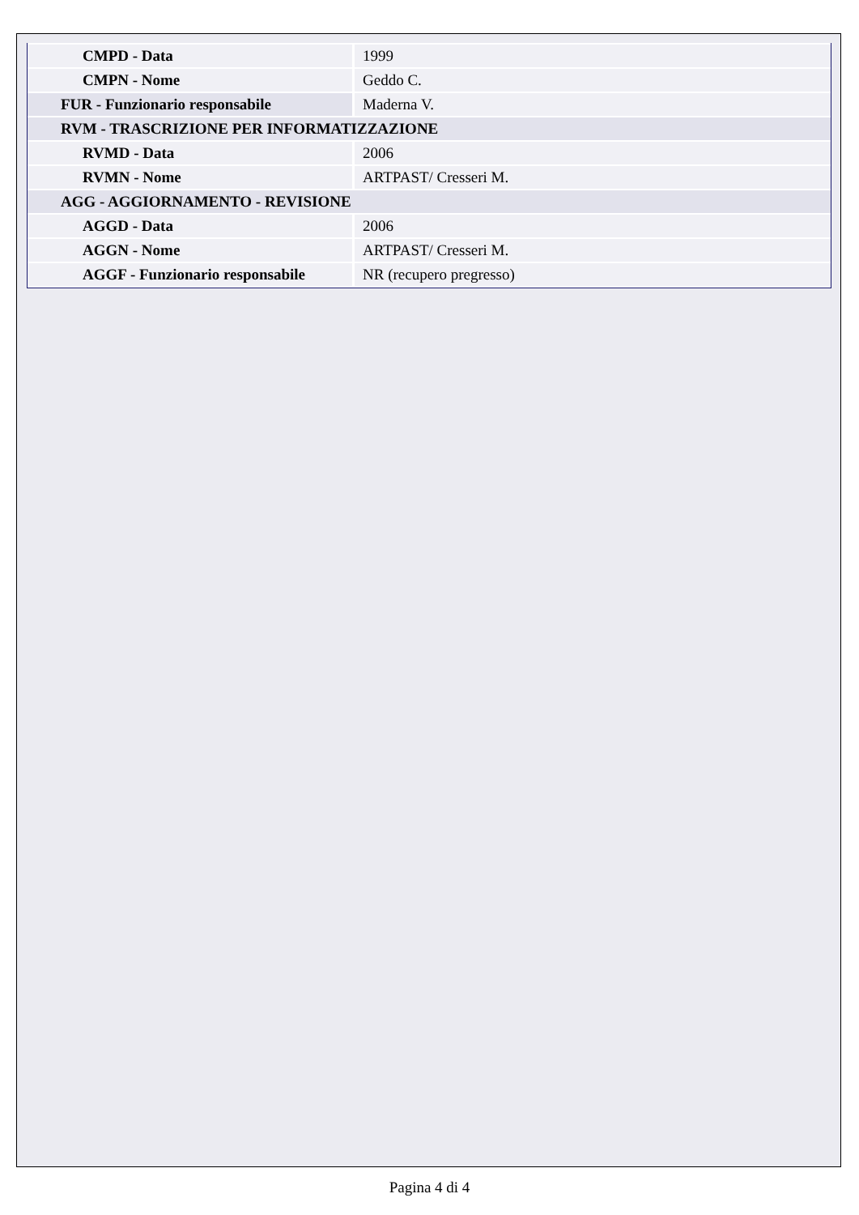| CMPD - Data | 1999 |
| CMPN - Nome | Geddo C. |
| FUR - Funzionario responsabile | Maderna V. |
| RVM - TRASCRIZIONE PER INFORMATIZZAZIONE | |
| RVMD - Data | 2006 |
| RVMN - Nome | ARTPAST/ Cresseri M. |
| AGG - AGGIORNAMENTO - REVISIONE | |
| AGGD - Data | 2006 |
| AGGN - Nome | ARTPAST/ Cresseri M. |
| AGGF - Funzionario responsabile | NR (recupero pregresso) |
Pagina 4 di 4